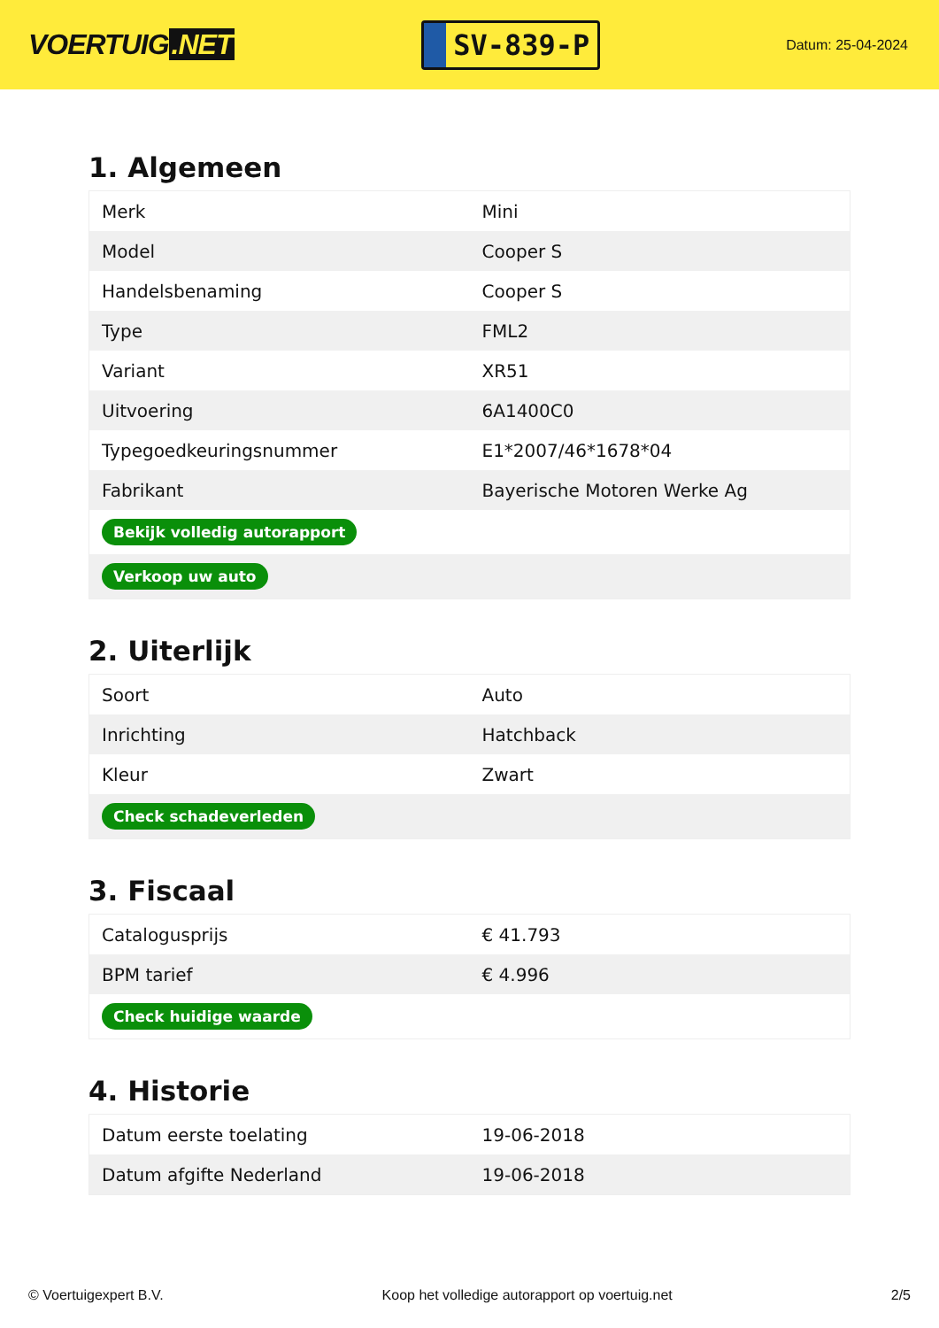VOERTUIG.NET
SV-839-P
Datum: 25-04-2024
1. Algemeen
| Merk | Mini |
| Model | Cooper S |
| Handelsbenaming | Cooper S |
| Type | FML2 |
| Variant | XR51 |
| Uitvoering | 6A1400C0 |
| Typegoedkeuringsnummer | E1*2007/46*1678*04 |
| Fabrikant | Bayerische Motoren Werke Ag |
| Bekijk volledig autorapport | |
| Verkoop uw auto | |
2. Uiterlijk
| Soort | Auto |
| Inrichting | Hatchback |
| Kleur | Zwart |
| Check schadeverleden | |
3. Fiscaal
| Catalogusprijs | € 41.793 |
| BPM tarief | € 4.996 |
| Check huidige waarde | |
4. Historie
| Datum eerste toelating | 19-06-2018 |
| Datum afgifte Nederland | 19-06-2018 |
© Voertuigexpert B.V. Koop het volledige autorapport op voertuig.net 2/5